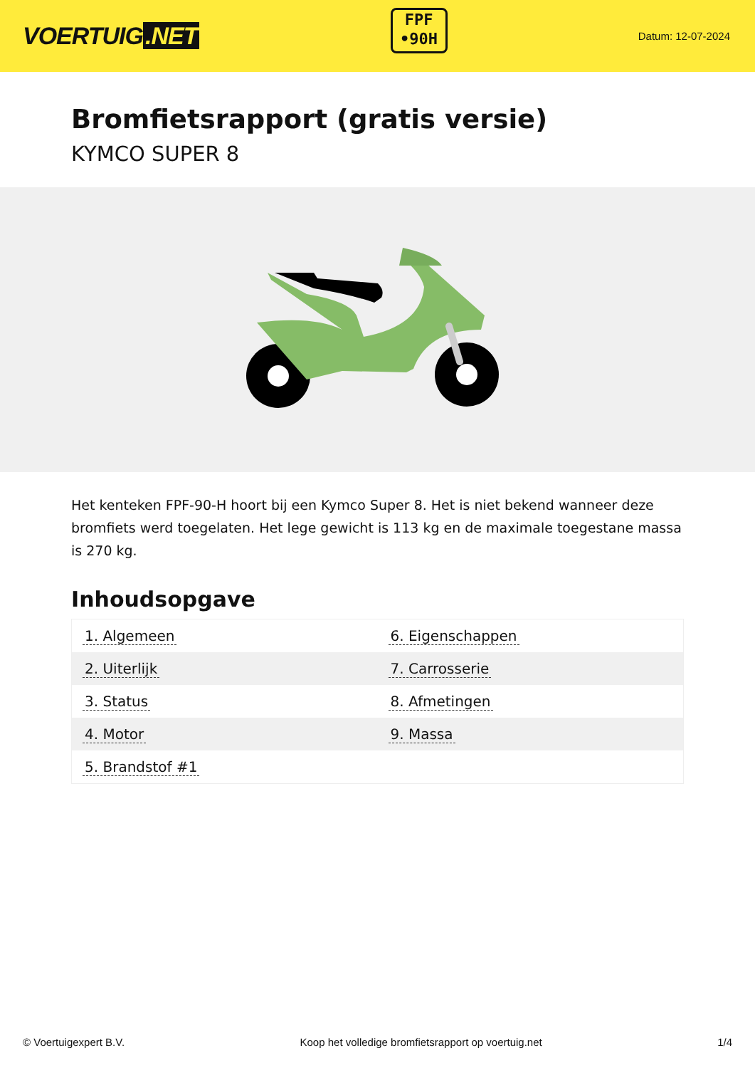VOERTUIG.NET
FPF
•90H
Datum: 12-07-2024
Bromfietsrapport (gratis versie)
KYMCO SUPER 8
Het kenteken FPF-90-H hoort bij een Kymco Super 8. Het is niet bekend wanneer deze bromfiets werd toegelaten. Het lege gewicht is 113 kg en de maximale toegestane massa is 270 kg.
Inhoudsopgave
| 1. Algemeen | 6. Eigenschappen |
| 2. Uiterlijk | 7. Carrosserie |
| 3. Status | 8. Afmetingen |
| 4. Motor | 9. Massa |
| 5. Brandstof #1 | |
© Voertuigexpert B.V. Koop het volledige bromfietsrapport op voertuig.net 1/4